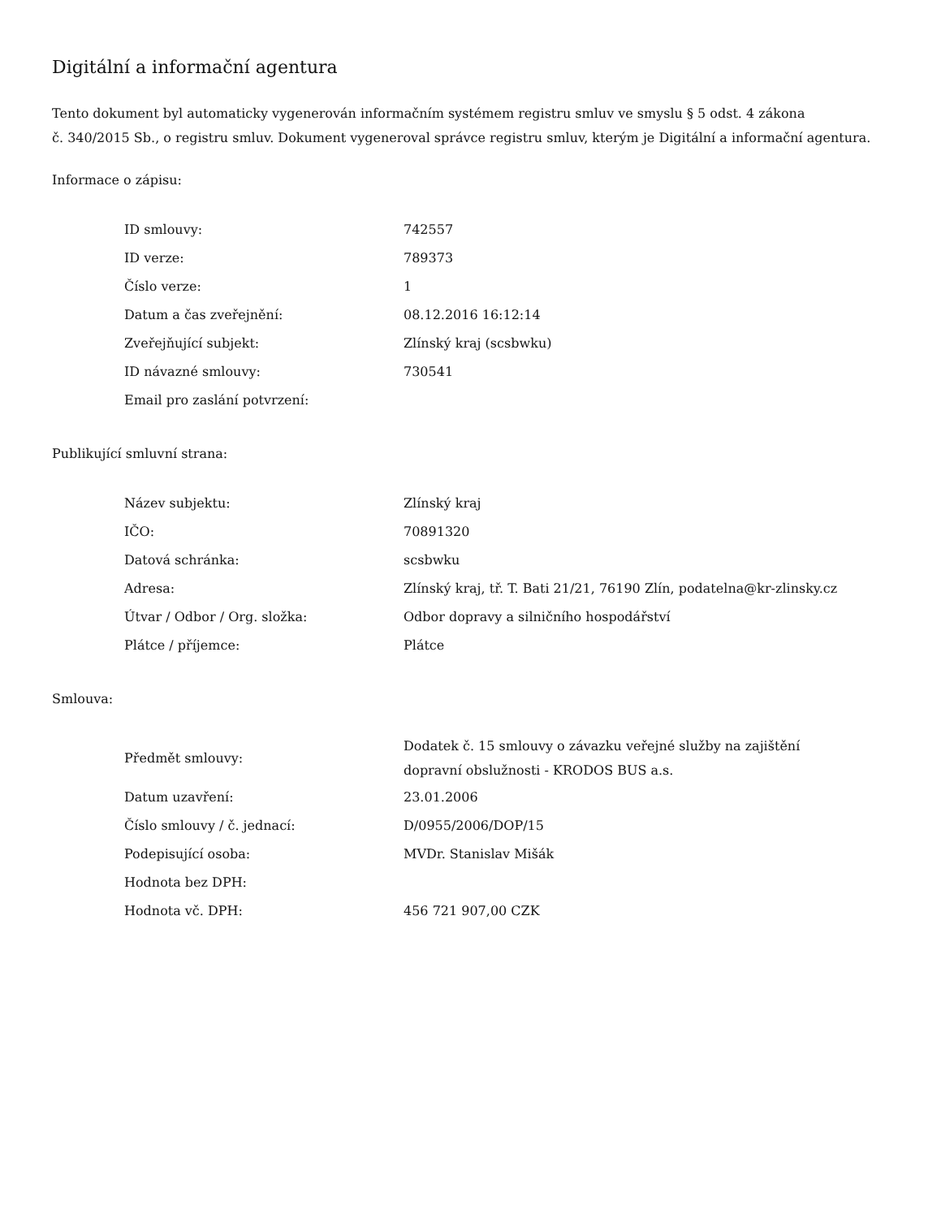Digitální a informační agentura
Tento dokument byl automaticky vygenerován informačním systémem registru smluv ve smyslu § 5 odst. 4 zákona
č. 340/2015 Sb., o registru smluv. Dokument vygeneroval správce registru smluv, kterým je Digitální a informační agentura.
Informace o zápisu:
| ID smlouvy: | 742557 |
| ID verze: | 789373 |
| Číslo verze: | 1 |
| Datum a čas zveřejnění: | 08.12.2016 16:12:14 |
| Zveřejňující subjekt: | Zlínský kraj (scsbwku) |
| ID návazné smlouvy: | 730541 |
| Email pro zaslání potvrzení: | |
Publikující smluvní strana:
| Název subjektu: | Zlínský kraj |
| IČO: | 70891320 |
| Datová schránka: | scsbwku |
| Adresa: | Zlínský kraj, tř. T. Bati 21/21, 76190 Zlín, podatelna@kr-zlinsky.cz |
| Útvar / Odbor / Org. složka: | Odbor dopravy a silničního hospodářství |
| Plátce / příjemce: | Plátce |
Smlouva:
| Předmět smlouvy: | Dodatek č. 15 smlouvy o závazku veřejné služby na zajištění dopravní obslužnosti - KRODOS BUS a.s. |
| Datum uzavření: | 23.01.2006 |
| Číslo smlouvy / č. jednací: | D/0955/2006/DOP/15 |
| Podepisující osoba: | MVDr. Stanislav Mišák |
| Hodnota bez DPH: | |
| Hodnota vč. DPH: | 456 721 907,00 CZK |